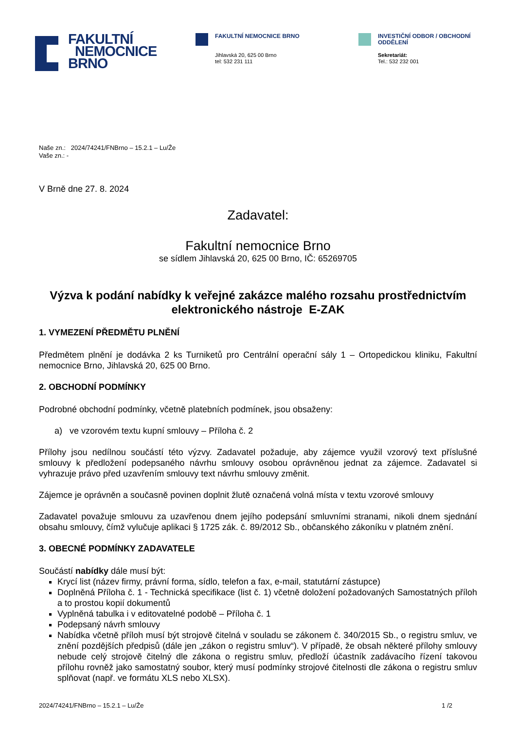FAKULTNÍ
NEMOCNICE
BRNO
FAKULTNÍ NEMOCNICE BRNO
Jihlavská 20, 625 00 Brno
tel: 532 231 111
INVESTIČNÍ ODBOR / OBCHODNÍ
ODDĚLENÍ
Sekretariát:
Tel.: 532 232 001
Naše zn.: 2024/74241/FNBrno – 15.2.1 – Lu/Že
Vaše zn.: -
V Brně dne 27. 8. 2024
Zadavatel:
Fakultní nemocnice Brno
se sídlem Jihlavská 20, 625 00 Brno, IČ: 65269705
Výzva k podání nabídky k veřejné zakázce malého rozsahu prostřednictvím elektronického nástroje E-ZAK
1. VYMEZENÍ PŘEDMĚTU PLNĚNÍ
Předmětem plnění je dodávka 2 ks Turniketů pro Centrální operační sály 1 – Ortopedickou kliniku, Fakultní nemocnice Brno, Jihlavská 20, 625 00 Brno.
2. OBCHODNÍ PODMÍNKY
Podrobné obchodní podmínky, včetně platebních podmínek, jsou obsaženy:
a) ve vzorovém textu kupní smlouvy – Příloha č. 2
Přílohy jsou nedílnou součástí této výzvy. Zadavatel požaduje, aby zájemce využil vzorový text příslušné smlouvy k předložení podepsaného návrhu smlouvy osobou oprávněnou jednat za zájemce. Zadavatel si vyhrazuje právo před uzavřením smlouvy text návrhu smlouvy změnit.
Zájemce je oprávněn a současně povinen doplnit žlutě označená volná místa v textu vzorové smlouvy
Zadavatel považuje smlouvu za uzavřenou dnem jejího podepsání smluvními stranami, nikoli dnem sjednání obsahu smlouvy, čímž vylučuje aplikaci § 1725 zák. č. 89/2012 Sb., občanského zákoníku v platném znění.
3. OBECNÉ PODMÍNKY ZADAVATELE
Součástí nabídky dále musí být:
Krycí list (název firmy, právní forma, sídlo, telefon a fax, e-mail, statutární zástupce)
Doplněná Příloha č. 1 - Technická specifikace (list č. 1) včetně doložení požadovaných Samostatných příloh a to prostou kopií dokumentů
Vyplněná tabulka i v editovatelné podobě – Příloha č. 1
Podepsaný návrh smlouvy
Nabídka včetně příloh musí být strojově čitelná v souladu se zákonem č. 340/2015 Sb., o registru smluv, ve znění pozdějších předpisů (dále jen „zákon o registru smluv“). V případě, že obsah některé přílohy smlouvy nebude celý strojově čitelný dle zákona o registru smluv, předloží účastník zadávacího řízení takovou přílohu rovněž jako samostatný soubor, který musí podmínky strojové čitelnosti dle zákona o registru smluv splňovat (např. ve formátu XLS nebo XLSX).
2024/74241/FNBrno – 15.2.1 – Lu/Že 1 /2